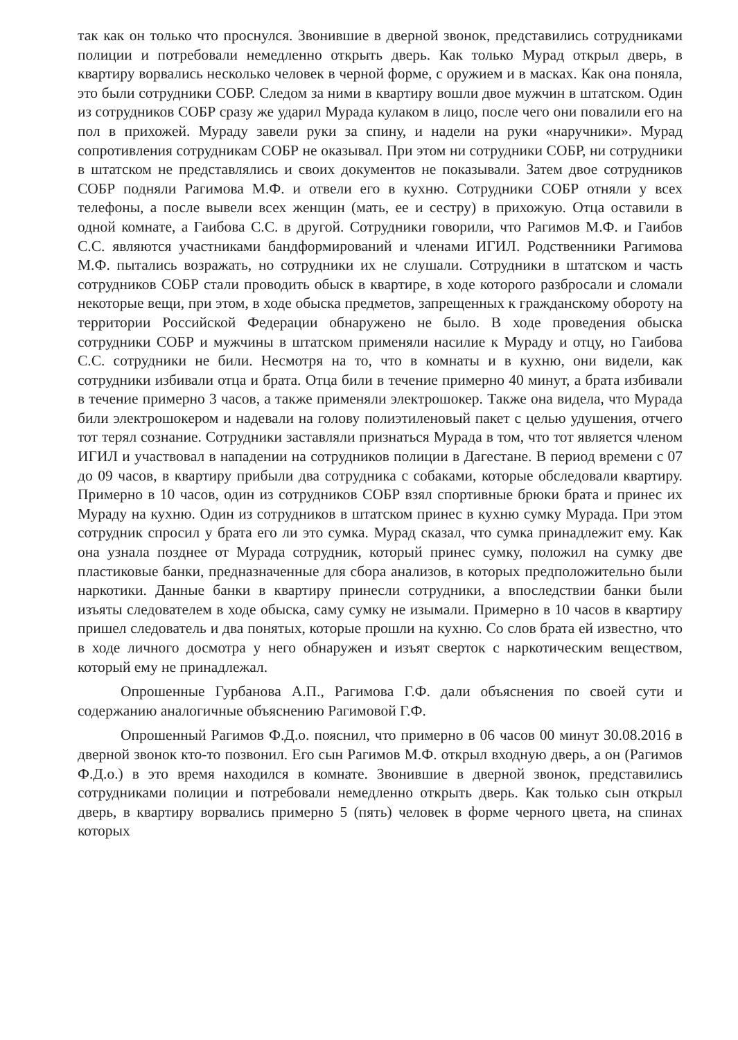так как он только что проснулся. Звонившие в дверной звонок, представились сотрудниками полиции и потребовали немедленно открыть дверь. Как только Мурад открыл дверь, в квартиру ворвались несколько человек в черной форме, с оружием и в масках. Как она поняла, это были сотрудники СОБР. Следом за ними в квартиру вошли двое мужчин в штатском. Один из сотрудников СОБР сразу же ударил Мурада кулаком в лицо, после чего они повалили его на пол в прихожей. Мураду завели руки за спину, и надели на руки «наручники». Мурад сопротивления сотрудникам СОБР не оказывал. При этом ни сотрудники СОБР, ни сотрудники в штатском не представлялись и своих документов не показывали. Затем двое сотрудников СОБР подняли Рагимова М.Ф. и отвели его в кухню. Сотрудники СОБР отняли у всех телефоны, а после вывели всех женщин (мать, ее и сестру) в прихожую. Отца оставили в одной комнате, а Гаибова С.С. в другой. Сотрудники говорили, что Рагимов М.Ф. и Гаибов С.С. являются участниками бандформирований и членами ИГИЛ. Родственники Рагимова М.Ф. пытались возражать, но сотрудники их не слушали. Сотрудники в штатском и часть сотрудников СОБР стали проводить обыск в квартире, в ходе которого разбросали и сломали некоторые вещи, при этом, в ходе обыска предметов, запрещенных к гражданскому обороту на территории Российской Федерации обнаружено не было. В ходе проведения обыска сотрудники СОБР и мужчины в штатском применяли насилие к Мураду и отцу, но Гаибова С.С. сотрудники не били. Несмотря на то, что в комнаты и в кухню, они видели, как сотрудники избивали отца и брата. Отца били в течение примерно 40 минут, а брата избивали в течение примерно 3 часов, а также применяли электрошокер. Также она видела, что Мурада били электрошокером и надевали на голову полиэтиленовый пакет с целью удушения, отчего тот терял сознание. Сотрудники заставляли признаться Мурада в том, что тот является членом ИГИЛ и участвовал в нападении на сотрудников полиции в Дагестане. В период времени с 07 до 09 часов, в квартиру прибыли два сотрудника с собаками, которые обследовали квартиру. Примерно в 10 часов, один из сотрудников СОБР взял спортивные брюки брата и принес их Мураду на кухню. Один из сотрудников в штатском принес в кухню сумку Мурада. При этом сотрудник спросил у брата его ли это сумка. Мурад сказал, что сумка принадлежит ему. Как она узнала позднее от Мурада сотрудник, который принес сумку, положил на сумку две пластиковые банки, предназначенные для сбора анализов, в которых предположительно были наркотики. Данные банки в квартиру принесли сотрудники, а впоследствии банки были изъяты следователем в ходе обыска, саму сумку не изымали. Примерно в 10 часов в квартиру пришел следователь и два понятых, которые прошли на кухню. Со слов брата ей известно, что в ходе личного досмотра у него обнаружен и изъят сверток с наркотическим веществом, который ему не принадлежал.
Опрошенные Гурбанова А.П., Рагимова Г.Ф. дали объяснения по своей сути и содержанию аналогичные объяснению Рагимовой Г.Ф.
Опрошенный Рагимов Ф.Д.о. пояснил, что примерно в 06 часов 00 минут 30.08.2016 в дверной звонок кто-то позвонил. Его сын Рагимов М.Ф. открыл входную дверь, а он (Рагимов Ф.Д.о.) в это время находился в комнате. Звонившие в дверной звонок, представились сотрудниками полиции и потребовали немедленно открыть дверь. Как только сын открыл дверь, в квартиру ворвались примерно 5 (пять) человек в форме черного цвета, на спинах которых